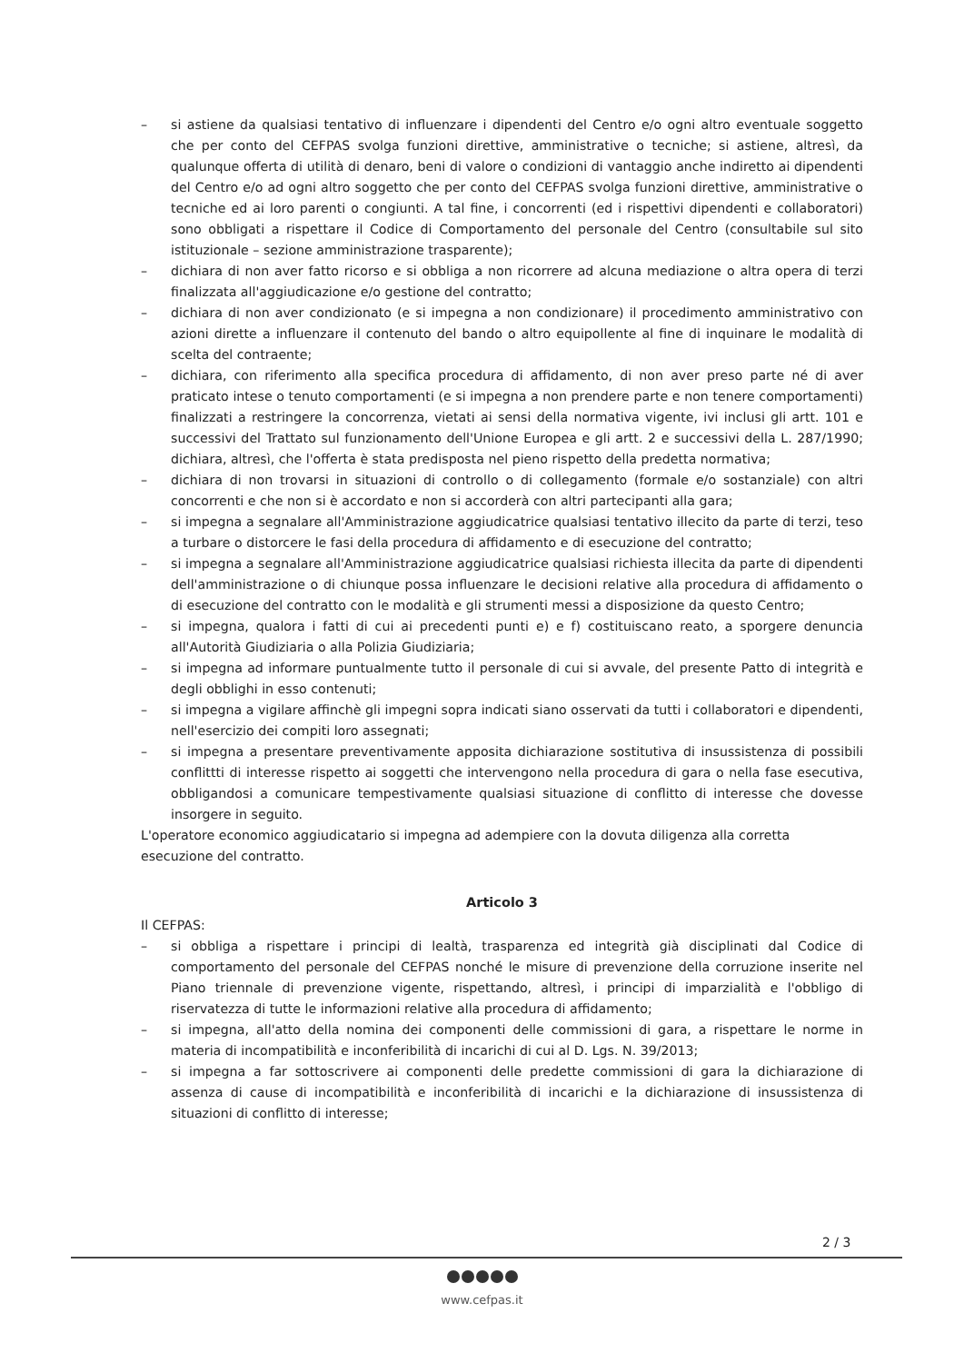– si astiene da qualsiasi tentativo di influenzare i dipendenti del Centro e/o ogni altro eventuale soggetto che per conto del CEFPAS svolga funzioni direttive, amministrative o tecniche; si astiene, altresì, da qualunque offerta di utilità di denaro, beni di valore o condizioni di vantaggio anche indiretto ai dipendenti del Centro e/o ad ogni altro soggetto che per conto del CEFPAS svolga funzioni direttive, amministrative o tecniche ed ai loro parenti o congiunti. A tal fine, i concorrenti (ed i rispettivi dipendenti e collaboratori) sono obbligati a rispettare il Codice di Comportamento del personale del Centro (consultabile sul sito istituzionale – sezione amministrazione trasparente);
– dichiara di non aver fatto ricorso e si obbliga a non ricorrere ad alcuna mediazione o altra opera di terzi finalizzata all'aggiudicazione e/o gestione del contratto;
– dichiara di non aver condizionato (e si impegna a non condizionare) il procedimento amministrativo con azioni dirette a influenzare il contenuto del bando o altro equipollente al fine di inquinare le modalità di scelta del contraente;
– dichiara, con riferimento alla specifica procedura di affidamento, di non aver preso parte né di aver praticato intese o tenuto comportamenti (e si impegna a non prendere parte e non tenere comportamenti) finalizzati a restringere la concorrenza, vietati ai sensi della normativa vigente, ivi inclusi gli artt. 101 e successivi del Trattato sul funzionamento dell'Unione Europea e gli artt. 2 e successivi della L. 287/1990; dichiara, altresì, che l'offerta è stata predisposta nel pieno rispetto della predetta normativa;
– dichiara di non trovarsi in situazioni di controllo o di collegamento (formale e/o sostanziale) con altri concorrenti e che non si è accordato e non si accorderà con altri partecipanti alla gara;
– si impegna a segnalare all'Amministrazione aggiudicatrice qualsiasi tentativo illecito da parte di terzi, teso a turbare o distorcere le fasi della procedura di affidamento e di esecuzione del contratto;
– si impegna a segnalare all'Amministrazione aggiudicatrice qualsiasi richiesta illecita da parte di dipendenti dell'amministrazione o di chiunque possa influenzare le decisioni relative alla procedura di affidamento o di esecuzione del contratto con le modalità e gli strumenti messi a disposizione da questo Centro;
– si impegna, qualora i fatti di cui ai precedenti punti e) e f) costituiscano reato, a sporgere denuncia all'Autorità Giudiziaria o alla Polizia Giudiziaria;
– si impegna ad informare puntualmente tutto il personale di cui si avvale, del presente Patto di integrità e degli obblighi in esso contenuti;
– si impegna a vigilare affinchè gli impegni sopra indicati siano osservati da tutti i collaboratori e dipendenti, nell'esercizio dei compiti loro assegnati;
– si impegna a presentare preventivamente apposita dichiarazione sostitutiva di insussistenza di possibili conflittti di interesse rispetto ai soggetti che intervengono nella procedura di gara o nella fase esecutiva, obbligandosi a comunicare tempestivamente qualsiasi situazione di conflitto di interesse che dovesse insorgere in seguito.
L'operatore economico aggiudicatario si impegna ad adempiere con la dovuta diligenza alla corretta esecuzione del contratto.
Articolo 3
Il CEFPAS:
– si obbliga a rispettare i principi di lealtà, trasparenza ed integrità già disciplinati dal Codice di comportamento del personale del CEFPAS nonché le misure di prevenzione della corruzione inserite nel Piano triennale di prevenzione vigente, rispettando, altresì, i principi di imparzialità e l'obbligo di riservatezza di tutte le informazioni relative alla procedura di affidamento;
– si impegna, all'atto della nomina dei componenti delle commissioni di gara, a rispettare le norme in materia di incompatibilità e inconferibilità di incarichi di cui al D. Lgs. N. 39/2013;
– si impegna a far sottoscrivere ai componenti delle predette commissioni di gara la dichiarazione di assenza di cause di incompatibilità e inconferibilità di incarichi e la dichiarazione di insussistenza di situazioni di conflitto di interesse;
2 / 3
www.cefpas.it